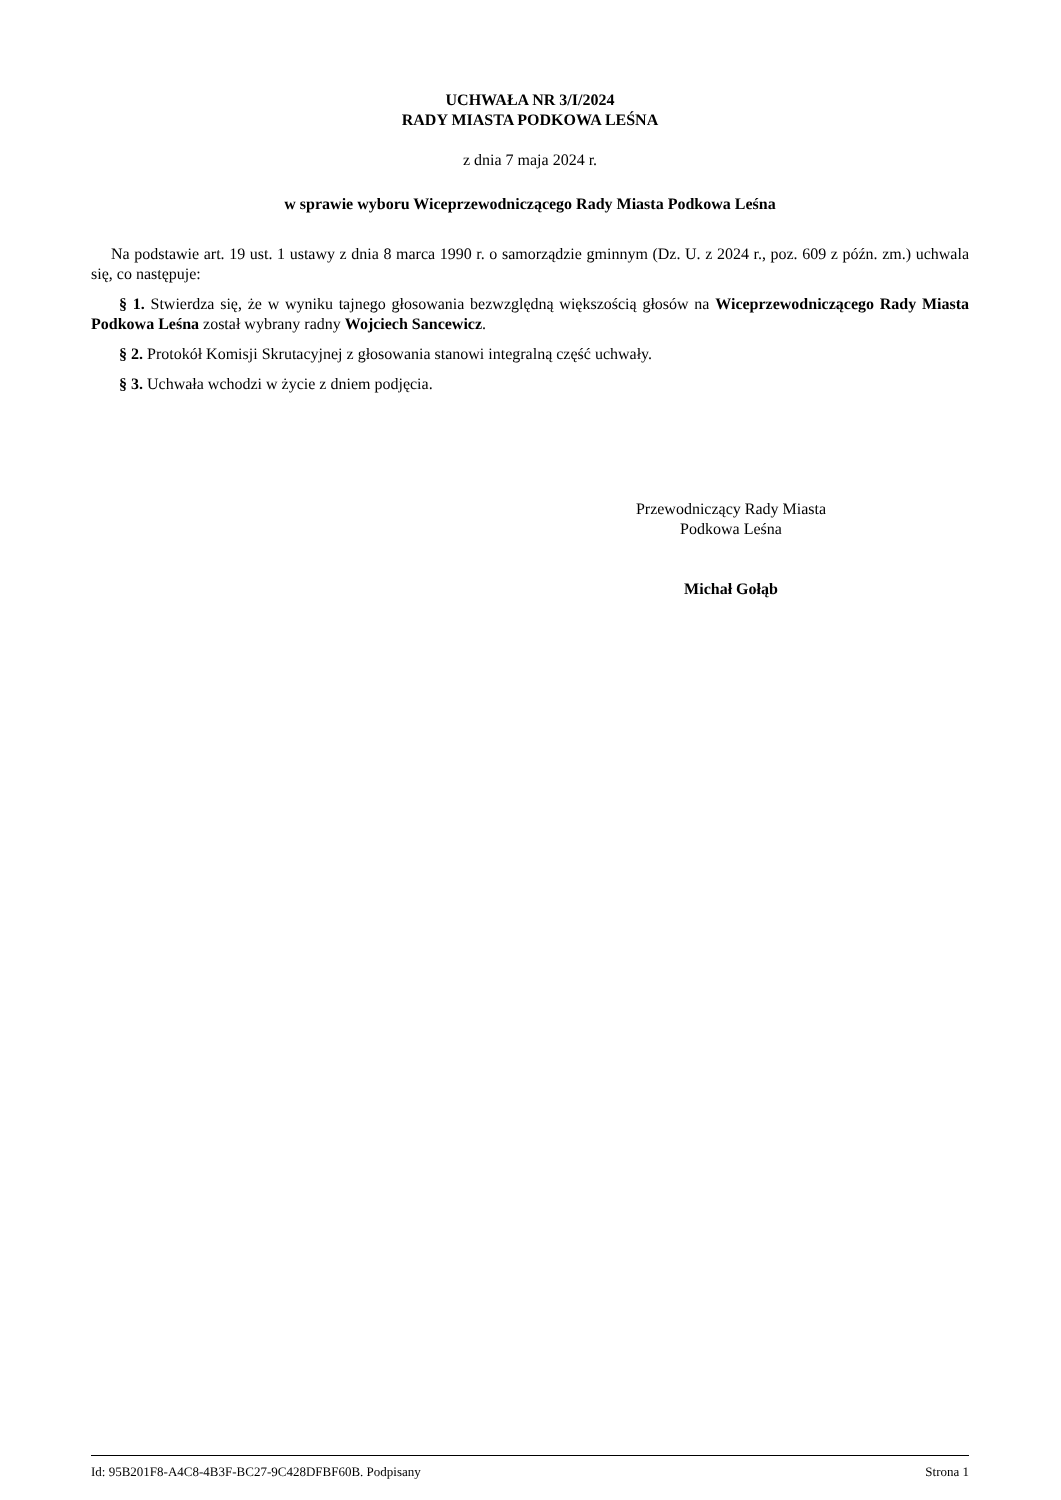UCHWAŁA NR 3/I/2024
RADY MIASTA PODKOWA LEŚNA
z dnia 7 maja 2024 r.
w sprawie wyboru Wiceprzewodniczącego Rady Miasta Podkowa Leśna
Na podstawie art. 19 ust. 1 ustawy z dnia 8 marca 1990 r. o samorządzie gminnym (Dz. U. z 2024 r., poz. 609 z późn. zm.) uchwala się, co następuje:
§ 1. Stwierdza się, że w wyniku tajnego głosowania bezwzględną większością głosów na Wiceprzewodniczącego Rady Miasta Podkowa Leśna został wybrany radny Wojciech Sancewicz.
§ 2. Protokół Komisji Skrutacyjnej z głosowania stanowi integralną część uchwały.
§ 3. Uchwała wchodzi w życie z dniem podjęcia.
Przewodniczący Rady Miasta
Podkowa Leśna
Michał Gołąb
Id: 95B201F8-A4C8-4B3F-BC27-9C428DFBF60B. Podpisany Strona 1